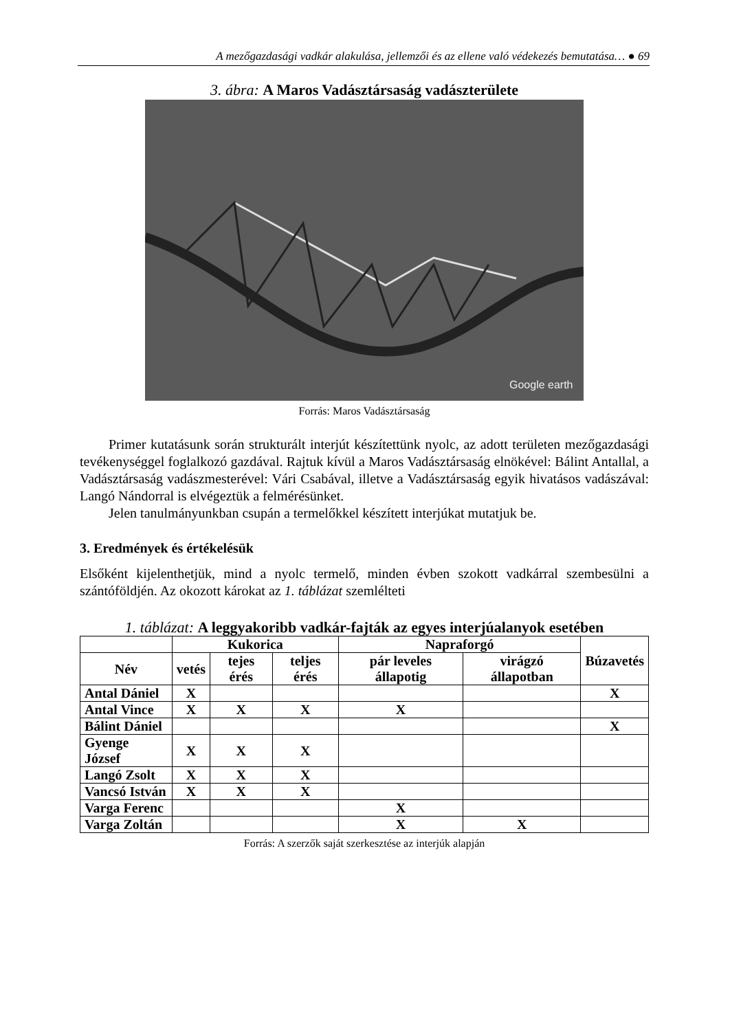A mezőgazdasági vadkár alakulása, jellemzői és az ellene való védekezés bemutatása… ● 69
3. ábra: A Maros Vadásztársaság vadászterülete
Google earth
Forrás: Maros Vadásztársaság
Primer kutatásunk során strukturált interjút készítettünk nyolc, az adott területen mezőgazdasági tevékenységgel foglalkozó gazdával. Rajtuk kívül a Maros Vadásztársaság elnökével: Bálint Antallal, a Vadásztársaság vadászmesterével: Vári Csabával, illetve a Vadásztársaság egyik hivatásos vadászával: Langó Nándorral is elvégeztük a felmérésünket.
Jelen tanulmányunkban csupán a termelőkkel készített interjúkat mutatjuk be.
3. Eredmények és értékelésük
Elsőként kijelenthetjük, mind a nyolc termelő, minden évben szokott vadkárral szembesülni a szántóföldjén. Az okozott károkat az 1. táblázat szemlélteti
1. táblázat: A leggyakoribb vadkár-fajták az egyes interjúalanyok esetében
| | Kukorica | | | Napraforgó | | Búzavetés |
| --- | --- | --- | --- | --- | --- | --- |
| Név | vetés | tejes érés | teljes érés | pár leveles állapotig | virágzó állapotban | |
| Antal Dániel | X | | | | | X |
| Antal Vince | X | X | X | X | | |
| Bálint Dániel | | | | | | X |
| Gyenge József | X | X | X | | | |
| Langó Zsolt | X | X | X | | | |
| Vancsó István | X | X | X | | | |
| Varga Ferenc | | | | X | | |
| Varga Zoltán | | | | X | X | |
Forrás: A szerzők saját szerkesztése az interjúk alapján